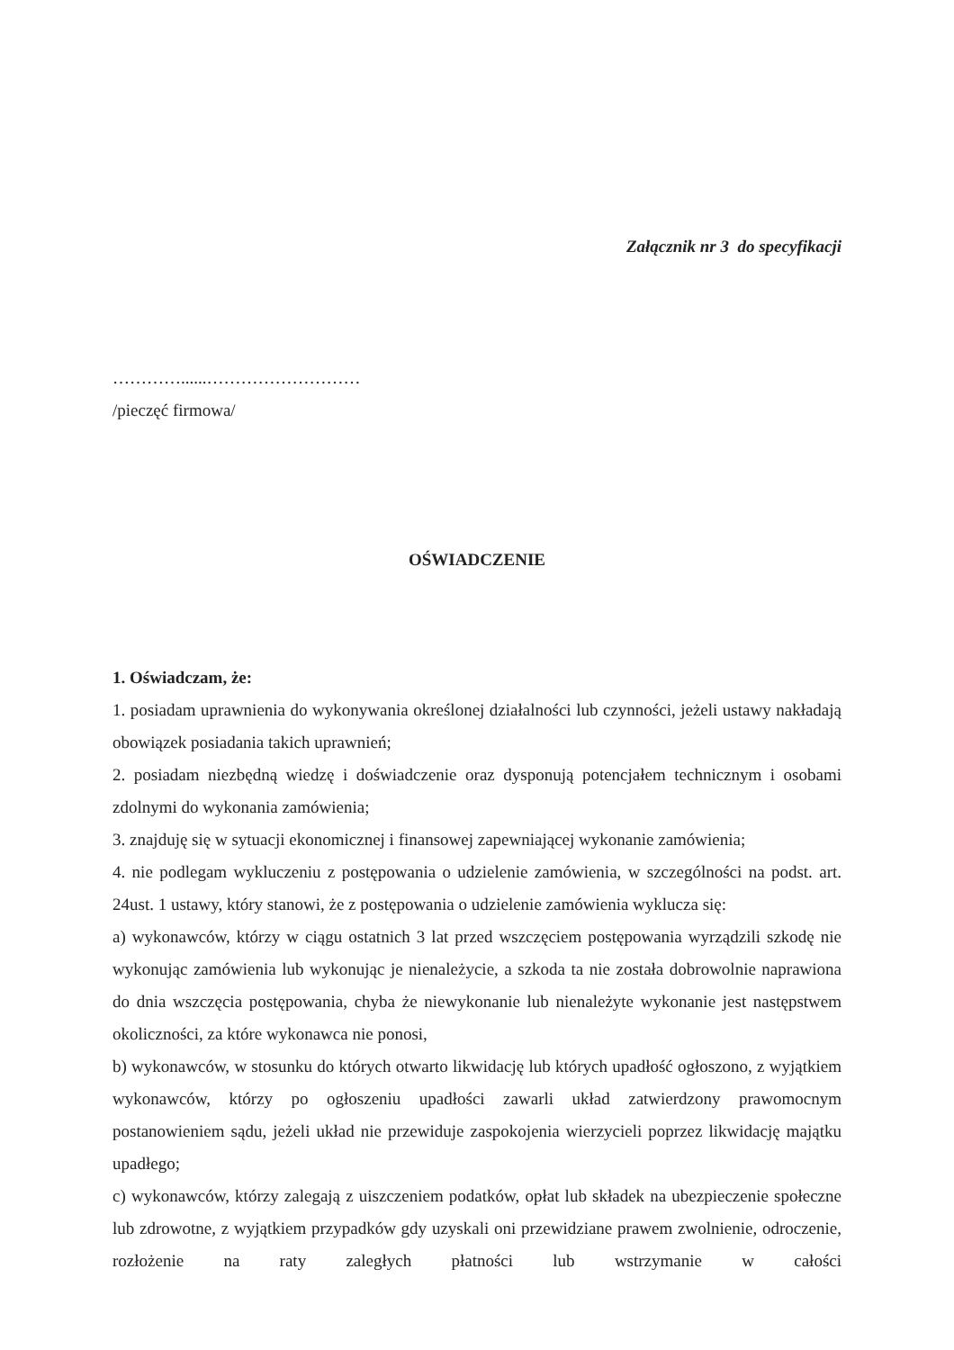Załącznik nr 3 do specyfikacji
…………......………………………
/pieczęć firmowa/
OŚWIADCZENIE
1. Oświadczam, że:
1. posiadam uprawnienia do wykonywania określonej działalności lub czynności, jeżeli ustawy nakładają obowiązek posiadania takich uprawnień;
2. posiadam niezbędną wiedzę i doświadczenie oraz dysponują potencjałem technicznym i osobami zdolnymi do wykonania zamówienia;
3. znajduję się w sytuacji ekonomicznej i finansowej zapewniającej wykonanie zamówienia;
4. nie podlegam wykluczeniu z postępowania o udzielenie zamówienia, w szczególności na podst. art. 24ust. 1 ustawy, który stanowi, że z postępowania o udzielenie zamówienia wyklucza się:
a) wykonawców, którzy w ciągu ostatnich 3 lat przed wszczęciem postępowania wyrządzili szkodę nie wykonując zamówienia lub wykonując je nienależycie, a szkoda ta nie została dobrowolnie naprawiona do dnia wszczęcia postępowania, chyba że niewykonanie lub nienależyte wykonanie jest następstwem okoliczności, za które wykonawca nie ponosi,
b) wykonawców, w stosunku do których otwarto likwidację lub których upadłość ogłoszono, z wyjątkiem wykonawców, którzy po ogłoszeniu upadłości zawarli układ zatwierdzony prawomocnym postanowieniem sądu, jeżeli układ nie przewiduje zaspokojenia wierzycieli poprzez likwidację majątku upadłego;
c) wykonawców, którzy zalegają z uiszczeniem podatków, opłat lub składek na ubezpieczenie społeczne lub zdrowotne, z wyjątkiem przypadków gdy uzyskali oni przewidziane prawem zwolnienie, odroczenie, rozłożenie na raty zaległych płatności lub wstrzymanie w całości